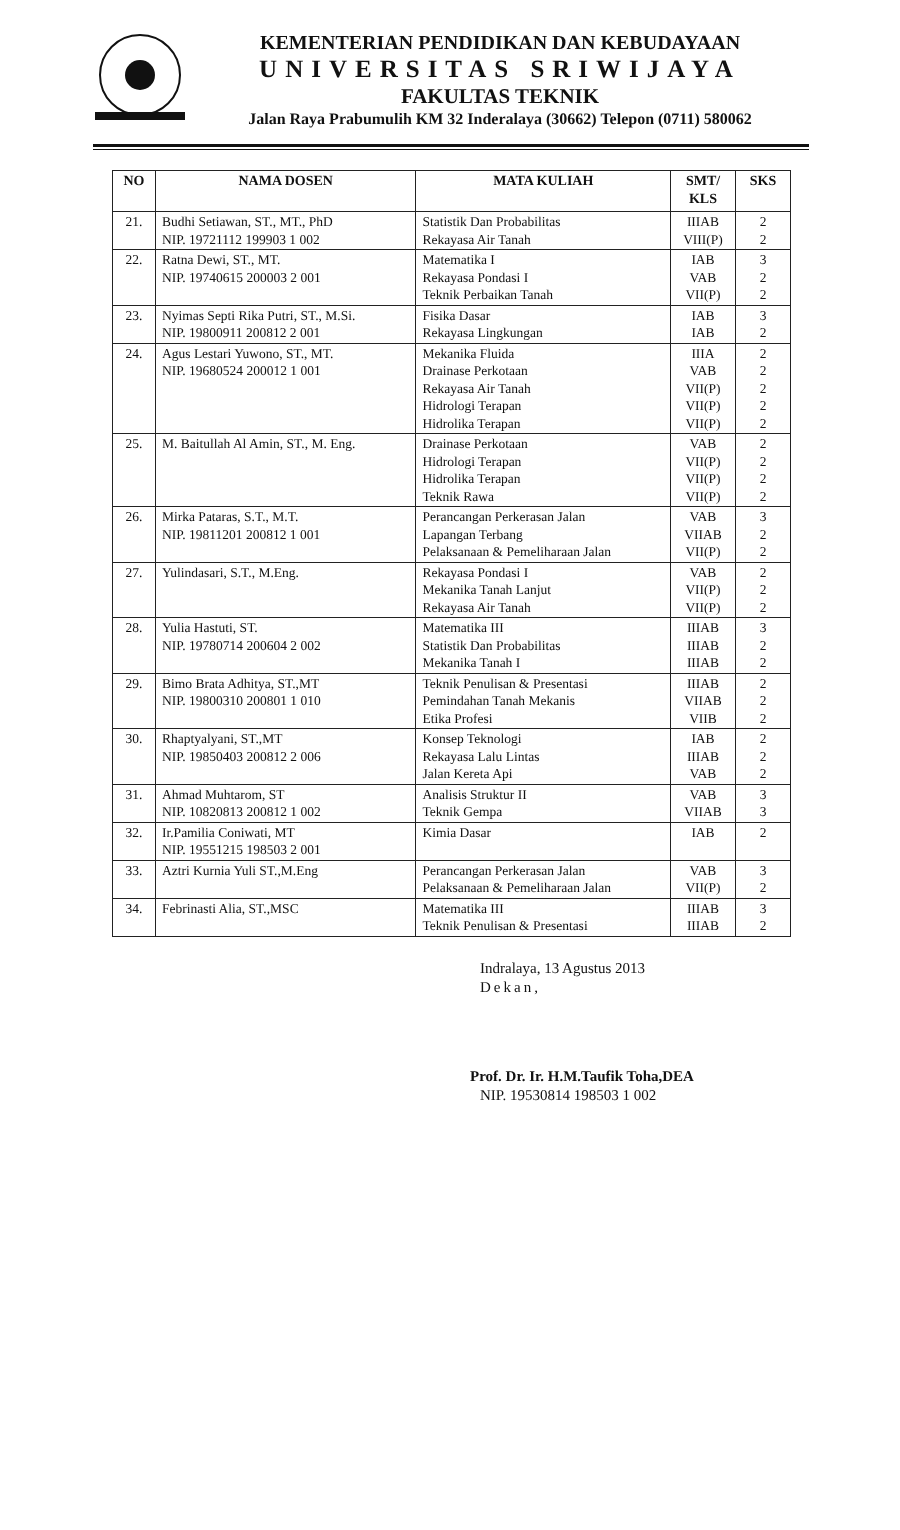KEMENTERIAN PENDIDIKAN DAN KEBUDAYAAN
UNIVERSITAS SRIWIJAYA
FAKULTAS TEKNIK
Jalan Raya Prabumulih KM 32 Inderalaya (30662) Telepon (0711) 580062
| NO | NAMA DOSEN | MATA KULIAH | SMT/ KLS | SKS |
| --- | --- | --- | --- | --- |
| 21. | Budhi Setiawan, ST., MT., PhD NIP. 19721112 199903 1 002 | Statistik Dan Probabilitas Rekayasa Air Tanah | IIIAB VIII(P) | 2 2 |
| 22. | Ratna Dewi, ST., MT. NIP. 19740615 200003 2 001 | Matematika I Rekayasa Pondasi I Teknik Perbaikan Tanah | IAB VAB VII(P) | 3 2 2 |
| 23. | Nyimas Septi Rika Putri, ST., M.Si. NIP. 19800911 200812 2 001 | Fisika Dasar Rekayasa Lingkungan | IAB IAB | 3 2 |
| 24. | Agus Lestari Yuwono, ST., MT. NIP. 19680524 200012 1 001 | Mekanika Fluida Drainase Perkotaan Rekayasa Air Tanah Hidrologi Terapan Hidrolika Terapan | IIIA VAB VII(P) VII(P) VII(P) | 2 2 2 2 2 |
| 25. | M. Baitullah Al Amin, ST., M. Eng. | Drainase Perkotaan Hidrologi Terapan Hidrolika Terapan Teknik Rawa | VAB VII(P) VII(P) VII(P) | 2 2 2 2 |
| 26. | Mirka Pataras, S.T., M.T. NIP. 19811201 200812 1 001 | Perancangan Perkerasan Jalan Lapangan Terbang Pelaksanaan & Pemeliharaan Jalan | VAB VIIAB VII(P) | 3 2 2 |
| 27. | Yulindasari, S.T., M.Eng. | Rekayasa Pondasi I Mekanika Tanah Lanjut Rekayasa Air Tanah | VAB VII(P) VII(P) | 2 2 2 |
| 28. | Yulia Hastuti, ST. NIP. 19780714 200604 2 002 | Matematika III Statistik Dan Probabilitas Mekanika Tanah I | IIIAB IIIAB IIIAB | 3 2 2 |
| 29. | Bimo Brata Adhitya, ST.,MT NIP. 19800310 200801 1 010 | Teknik Penulisan & Presentasi Pemindahan Tanah Mekanis Etika Profesi | IIIAB VIIAB VIIB | 2 2 2 |
| 30. | Rhaptyalyani, ST.,MT NIP. 19850403 200812 2 006 | Konsep Teknologi Rekayasa Lalu Lintas Jalan Kereta Api | IAB IIIAB VAB | 2 2 2 |
| 31. | Ahmad Muhtarom, ST NIP. 10820813 200812 1 002 | Analisis Struktur II Teknik Gempa | VAB VIIAB | 3 3 |
| 32. | Ir.Pamilia Coniwati, MT NIP. 19551215 198503 2 001 | Kimia Dasar | IAB | 2 |
| 33. | Aztri Kurnia Yuli ST.,M.Eng | Perancangan Perkerasan Jalan Pelaksanaan & Pemeliharaan Jalan | VAB VII(P) | 3 2 |
| 34. | Febrinasti Alia, ST.,MSC | Matematika III Teknik Penulisan & Presentasi | IIIAB IIIAB | 3 2 |
Indralaya, 13 Agustus 2013
Dekan,
Prof. Dr. Ir. H.M.Taufik Toha,DEA
NIP. 19530814 198503 1 002